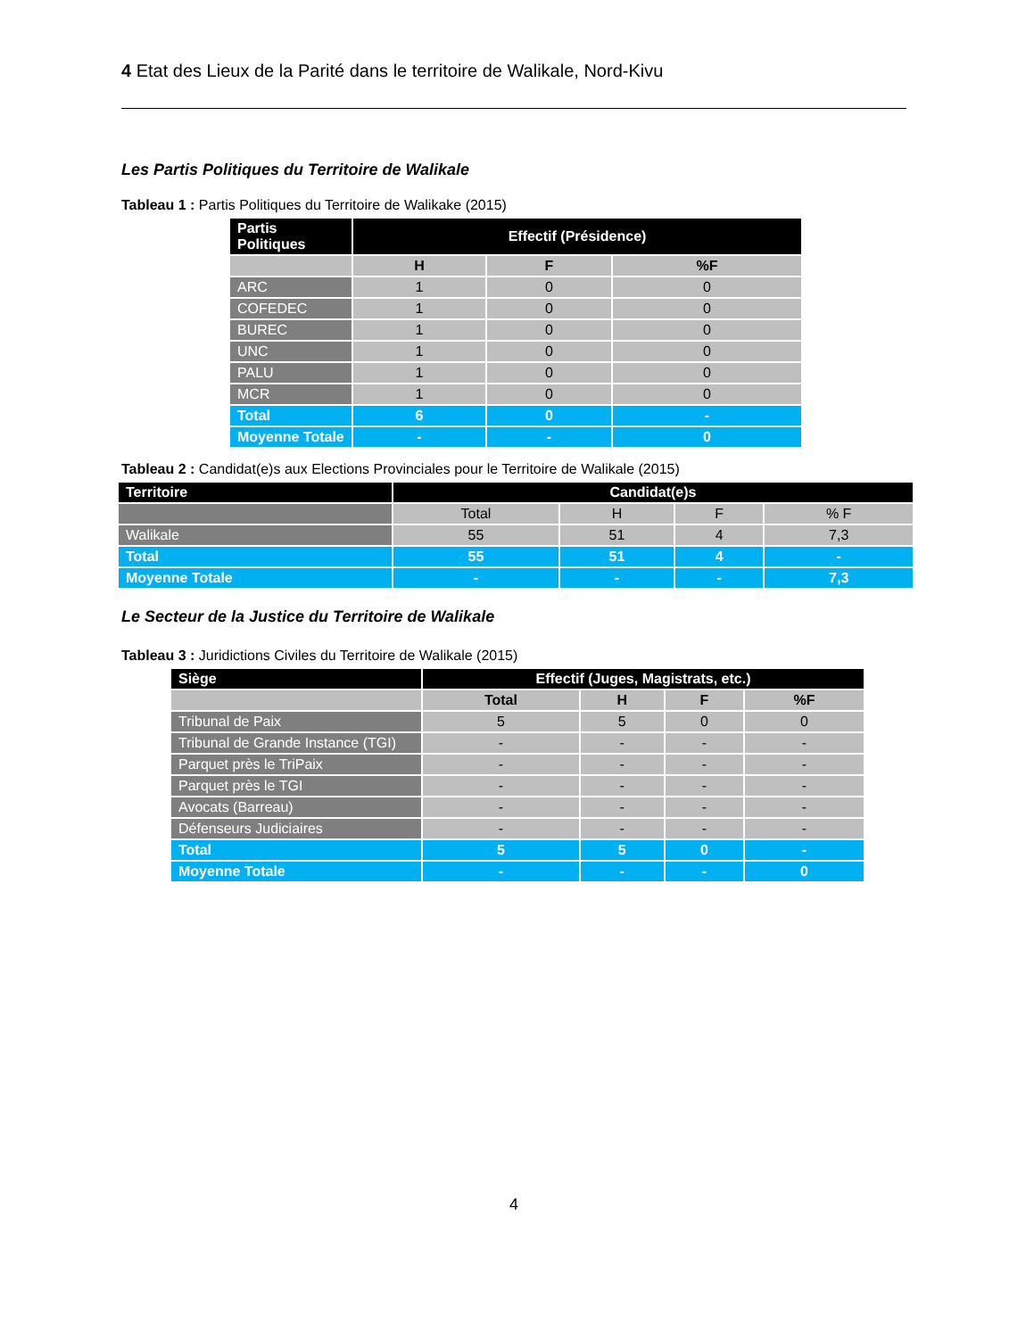4 Etat des Lieux de la Parité dans le territoire de Walikale, Nord-Kivu
Les Partis Politiques du Territoire de Walikale
Tableau 1 : Partis Politiques du Territoire de Walikake (2015)
| Partis Politiques | Effectif (Présidence) | | |
| --- | --- | --- | --- |
| | H | F | %F |
| ARC | 1 | 0 | 0 |
| COFEDEC | 1 | 0 | 0 |
| BUREC | 1 | 0 | 0 |
| UNC | 1 | 0 | 0 |
| PALU | 1 | 0 | 0 |
| MCR | 1 | 0 | 0 |
| Total | 6 | 0 | - |
| Moyenne Totale | - | - | 0 |
Tableau 2 : Candidat(e)s aux Elections Provinciales pour le Territoire de Walikale (2015)
| Territoire | Candidat(e)s | | | |
| --- | --- | --- | --- | --- |
| | Total | H | F | % F |
| Walikale | 55 | 51 | 4 | 7,3 |
| Total | 55 | 51 | 4 | - |
| Moyenne Totale | - | - | - | 7,3 |
Le Secteur de la Justice du Territoire de Walikale
Tableau 3 : Juridictions Civiles du Territoire de Walikale (2015)
| Siège | Effectif (Juges, Magistrats, etc.) | | | |
| --- | --- | --- | --- | --- |
| | Total | H | F | %F |
| Tribunal de Paix | 5 | 5 | 0 | 0 |
| Tribunal de Grande Instance (TGI) | - | - | - | - |
| Parquet près le TriPaix | - | - | - | - |
| Parquet près le TGI | - | - | - | - |
| Avocats (Barreau) | - | - | - | - |
| Défenseurs Judiciaires | - | - | - | - |
| Total | 5 | 5 | 0 | - |
| Moyenne Totale | - | - | - | 0 |
4